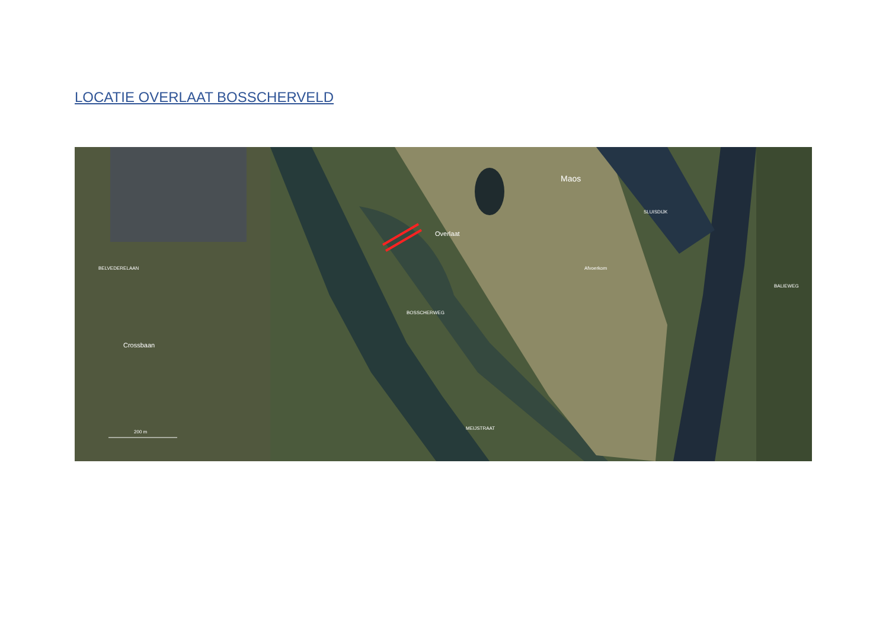LOCATIE OVERLAAT BOSSCHERVELD
Overlaat
Maos
Crossbaan
200 m
BELVEDERELAAN
BOSSCHERWEG
SLUISDIJK
Afvoerkom
BALIEWEG
MEIJSTRAAT